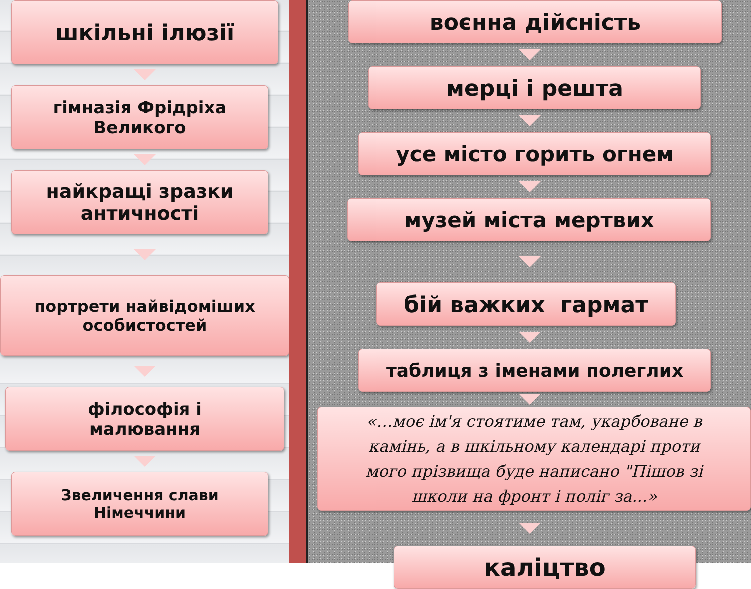шкільні ілюзії
гімназія Фрідріха
Великого
найкращі зразки
античності
портрети найвідоміших
особистостей
філософія і
малювання
Звеличення слави
Німеччини
воєнна дійсність
мерці і решта
усе місто горить огнем
музей міста мертвих
бій важких гармат
таблиця з іменами полеглих
«…моє ім'я стоятиме там, укарбоване в
камінь, а в шкільному календарі проти
мого прізвища буде написано "Пішов зі
школи на фронт і поліг за...»
каліцтво